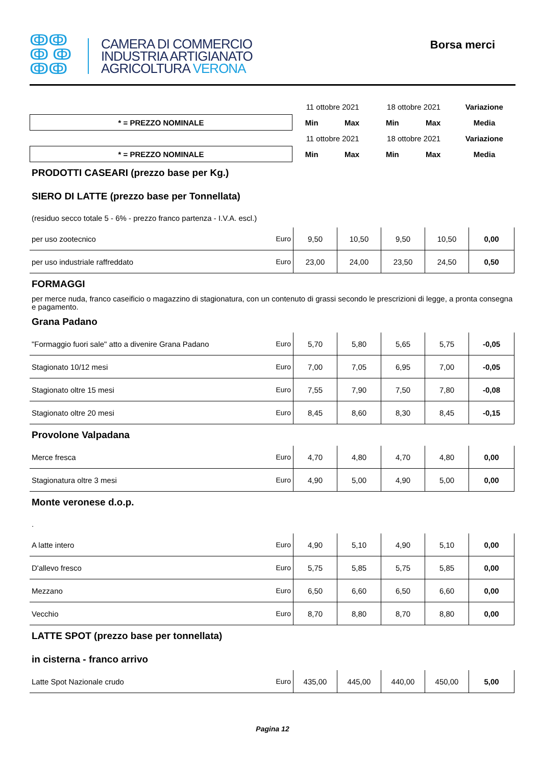ↂↂ
ↂ ↂ
ↂↂ
CAMERA DI COMMERCIO
INDUSTRIA ARTIGIANATO
AGRICOLTURA VERONA
Borsa merci
| | 11 ottobre 2021 | | 18 ottobre 2021 | | Variazione |
| * = PREZZO NOMINALE | Min | Max | Min | Max | Media |
| | 11 ottobre 2021 | | 18 ottobre 2021 | | Variazione |
| * = PREZZO NOMINALE | Min | Max | Min | Max | Media |
PRODOTTI CASEARI (prezzo base per Kg.)
SIERO DI LATTE (prezzo base per Tonnellata)
(residuo secco totale 5 - 6% - prezzo franco partenza - I.V.A. escl.)
| per uso zootecnico | Euro | 9,50 | 10,50 | 9,50 | 10,50 | 0,00 |
| per uso industriale raffreddato | Euro | 23,00 | 24,00 | 23,50 | 24,50 | 0,50 |
FORMAGGI
per merce nuda, franco caseificio o magazzino di stagionatura, con un contenuto di grassi secondo le prescrizioni di legge, a pronta consegna e pagamento.
Grana Padano
| "Formaggio fuori sale" atto a divenire Grana Padano | Euro | 5,70 | 5,80 | 5,65 | 5,75 | -0,05 |
| Stagionato 10/12 mesi | Euro | 7,00 | 7,05 | 6,95 | 7,00 | -0,05 |
| Stagionato oltre 15 mesi | Euro | 7,55 | 7,90 | 7,50 | 7,80 | -0,08 |
| Stagionato oltre 20 mesi | Euro | 8,45 | 8,60 | 8,30 | 8,45 | -0,15 |
Provolone Valpadana
| Merce fresca | Euro | 4,70 | 4,80 | 4,70 | 4,80 | 0,00 |
| Stagionatura oltre 3 mesi | Euro | 4,90 | 5,00 | 4,90 | 5,00 | 0,00 |
Monte veronese d.o.p.
.
| A latte intero | Euro | 4,90 | 5,10 | 4,90 | 5,10 | 0,00 |
| D'allevo fresco | Euro | 5,75 | 5,85 | 5,75 | 5,85 | 0,00 |
| Mezzano | Euro | 6,50 | 6,60 | 6,50 | 6,60 | 0,00 |
| Vecchio | Euro | 8,70 | 8,80 | 8,70 | 8,80 | 0,00 |
LATTE SPOT (prezzo base per tonnellata)
in cisterna - franco arrivo
| Latte Spot Nazionale crudo | Euro | 435,00 | 445,00 | 440,00 | 450,00 | 5,00 |
Pagina 12